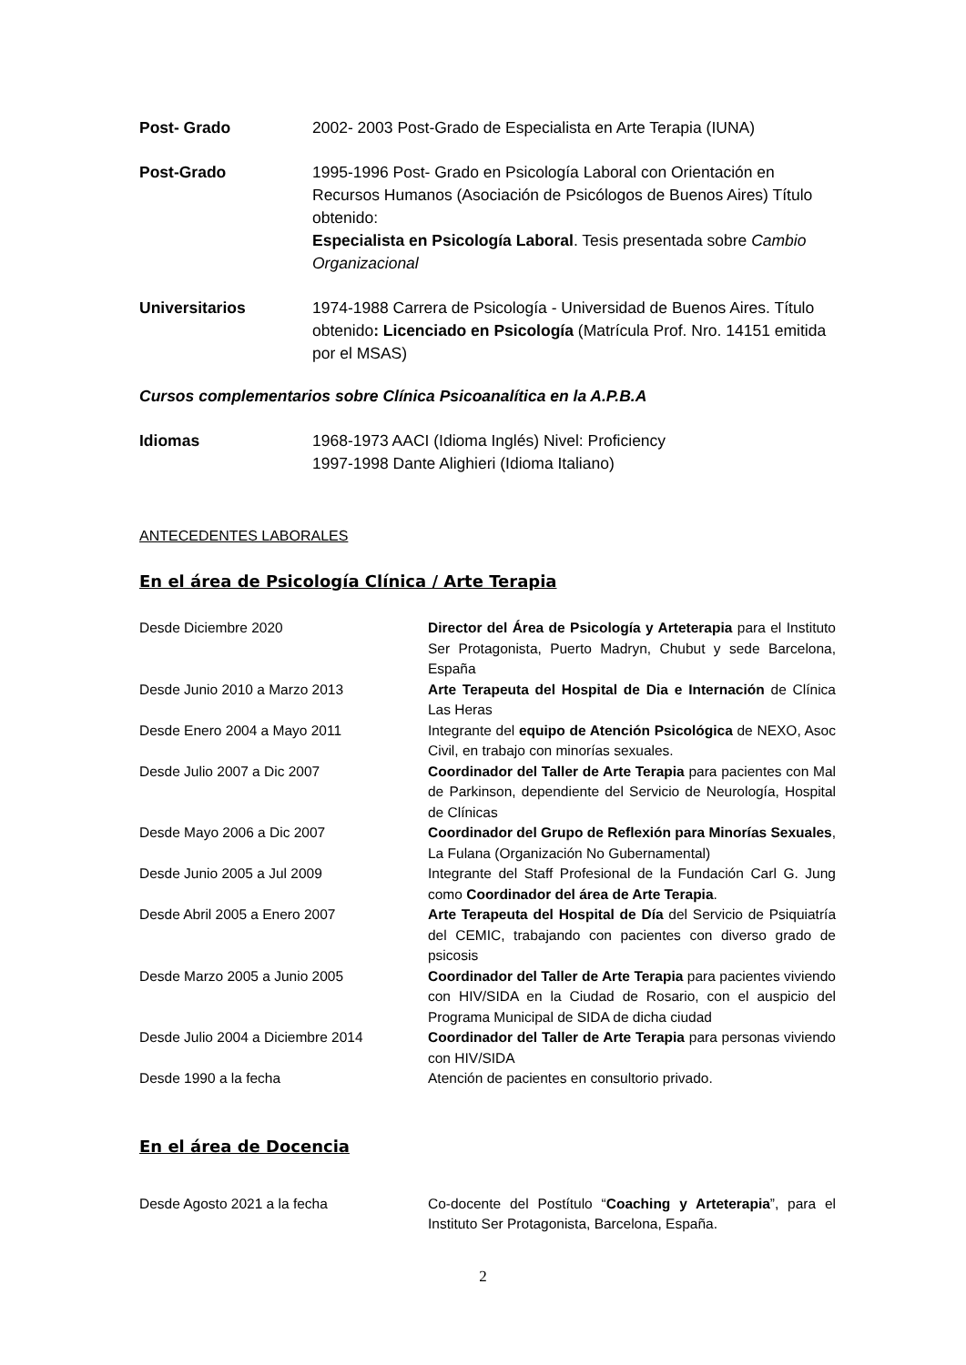Post- Grado 2002- 2003 Post-Grado de Especialista en Arte Terapia (IUNA)
Post-Grado 1995-1996 Post- Grado en Psicología Laboral con Orientación en Recursos Humanos (Asociación de Psicólogos de Buenos Aires) Título obtenido:
Especialista en Psicología Laboral. Tesis presentada sobre Cambio Organizacional
Universitarios 1974-1988 Carrera de Psicología - Universidad de Buenos Aires. Título obtenido: Licenciado en Psicología (Matrícula Prof. Nro. 14151 emitida por el MSAS)
Cursos complementarios sobre Clínica Psicoanalítica en la A.P.B.A
Idiomas 1968-1973 AACI (Idioma Inglés) Nivel: Proficiency
1997-1998 Dante Alighieri (Idioma Italiano)
ANTECEDENTES LABORALES
En el área de Psicología Clínica / Arte Terapia
Desde Diciembre 2020 Director del Área de Psicología y Arteterapia para el Instituto Ser Protagonista, Puerto Madryn, Chubut y sede Barcelona, España
Desde Junio 2010 a Marzo 2013 Arte Terapeuta del Hospital de Dia e Internación de Clínica Las Heras
Desde Enero 2004 a Mayo 2011 Integrante del equipo de Atención Psicológica de NEXO, Asoc Civil, en trabajo con minorías sexuales.
Desde Julio 2007 a Dic 2007 Coordinador del Taller de Arte Terapia para pacientes con Mal de Parkinson, dependiente del Servicio de Neurología, Hospital de Clínicas
Desde Mayo 2006 a Dic 2007 Coordinador del Grupo de Reflexión para Minorías Sexuales, La Fulana (Organización No Gubernamental)
Desde Junio 2005 a Jul 2009 Integrante del Staff Profesional de la Fundación Carl G. Jung como Coordinador del área de Arte Terapia.
Desde Abril 2005 a Enero 2007 Arte Terapeuta del Hospital de Día del Servicio de Psiquiatría del CEMIC, trabajando con pacientes con diverso grado de psicosis
Desde Marzo 2005 a Junio 2005 Coordinador del Taller de Arte Terapia para pacientes viviendo con HIV/SIDA en la Ciudad de Rosario, con el auspicio del Programa Municipal de SIDA de dicha ciudad
Desde Julio 2004 a Diciembre 2014 Coordinador del Taller de Arte Terapia para personas viviendo con HIV/SIDA
Desde 1990 a la fecha Atención de pacientes en consultorio privado.
En el área de Docencia
Desde Agosto 2021 a la fecha Co-docente del Postítulo “Coaching y Arteterapia”, para el Instituto Ser Protagonista, Barcelona, España.
2